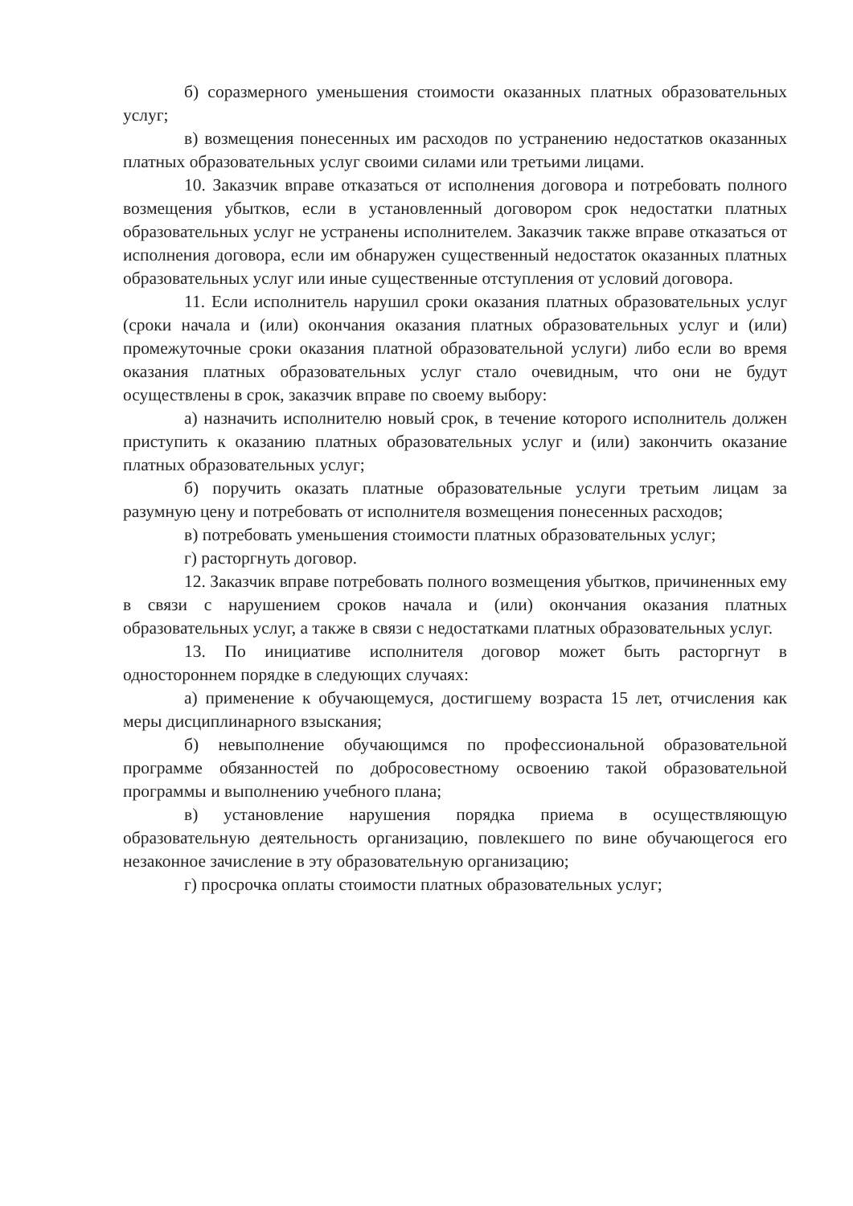б) соразмерного уменьшения стоимости оказанных платных образовательных услуг;
в) возмещения понесенных им расходов по устранению недостатков оказанных платных образовательных услуг своими силами или третьими лицами.
10. Заказчик вправе отказаться от исполнения договора и потребовать полного возмещения убытков, если в установленный договором срок недостатки платных образовательных услуг не устранены исполнителем. Заказчик также вправе отказаться от исполнения договора, если им обнаружен существенный недостаток оказанных платных образовательных услуг или иные существенные отступления от условий договора.
11. Если исполнитель нарушил сроки оказания платных образовательных услуг (сроки начала и (или) окончания оказания платных образовательных услуг и (или) промежуточные сроки оказания платной образовательной услуги) либо если во время оказания платных образовательных услуг стало очевидным, что они не будут осуществлены в срок, заказчик вправе по своему выбору:
а) назначить исполнителю новый срок, в течение которого исполнитель должен приступить к оказанию платных образовательных услуг и (или) закончить оказание платных образовательных услуг;
б) поручить оказать платные образовательные услуги третьим лицам за разумную цену и потребовать от исполнителя возмещения понесенных расходов;
в) потребовать уменьшения стоимости платных образовательных услуг;
г) расторгнуть договор.
12. Заказчик вправе потребовать полного возмещения убытков, причиненных ему в связи с нарушением сроков начала и (или) окончания оказания платных образовательных услуг, а также в связи с недостатками платных образовательных услуг.
13. По инициативе исполнителя договор может быть расторгнут в одностороннем порядке в следующих случаях:
а) применение к обучающемуся, достигшему возраста 15 лет, отчисления как меры дисциплинарного взыскания;
б) невыполнение обучающимся по профессиональной образовательной программе обязанностей по добросовестному освоению такой образовательной программы и выполнению учебного плана;
в) установление нарушения порядка приема в осуществляющую образовательную деятельность организацию, повлекшего по вине обучающегося его незаконное зачисление в эту образовательную организацию;
г) просрочка оплаты стоимости платных образовательных услуг;